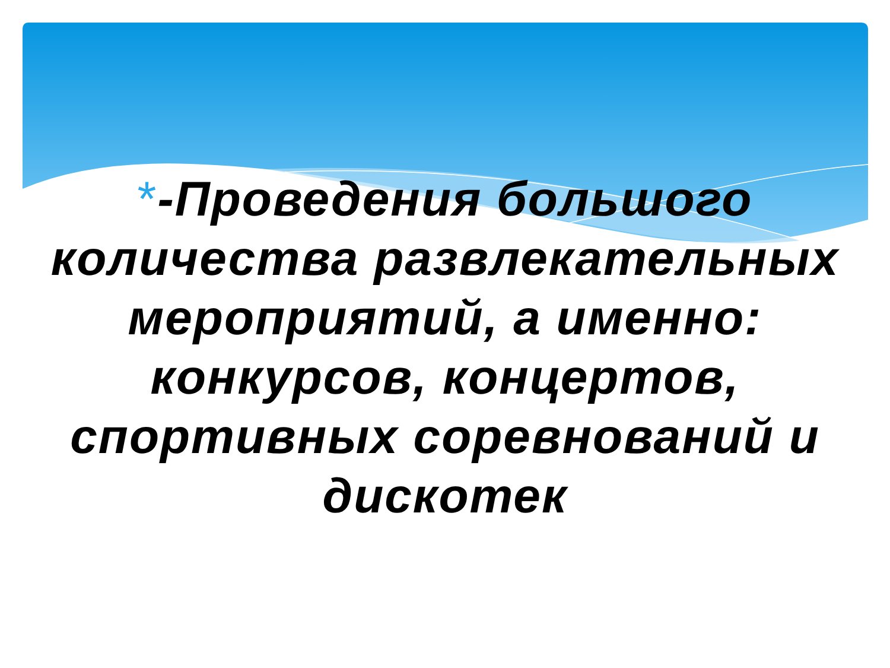*-Проведения большого количества развлекательных мероприятий, а именно: конкурсов, концертов, спортивных соревнований и дискотек